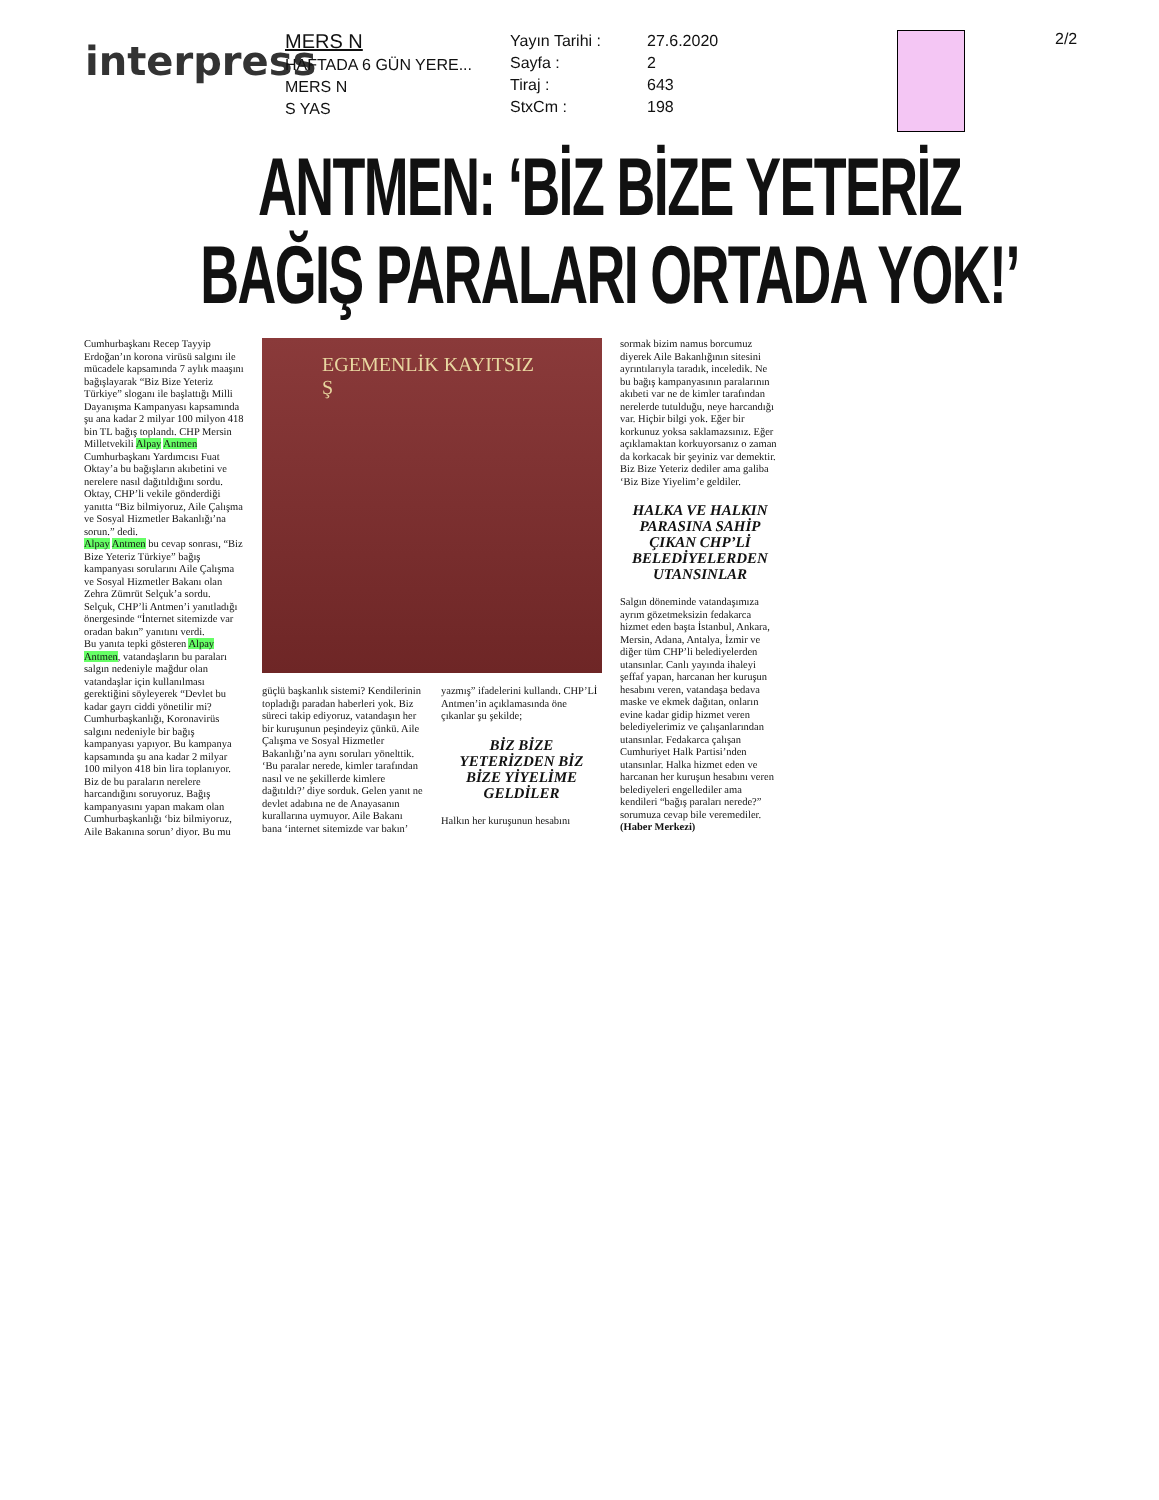interpress
MERS N
HAFTADA 6 GÜN YERE...
MERS N
S YAS
Yayın Tarihi :
Sayfa :
Tiraj :
StxCm :
27.6.2020
2
643
198
2/2
ANTMEN: ‘BİZ BİZE YETERİZ
BAĞIŞ PARALARI ORTADA YOK!’
Cumhurbaşkanı Recep Tayyip Erdoğan’ın korona virüsü salgını ile mücadele kapsamında 7 aylık maaşını bağışlayarak “Biz Bize Yeteriz Türkiye” sloganı ile başlattığı Milli Dayanışma Kampanyası kapsamında şu ana kadar 2 milyar 100 milyon 418 bin TL bağış toplandı. CHP Mersin Milletvekili Alpay Antmen Cumhurbaşkanı Yardımcısı Fuat Oktay’a bu bağışların akıbetini ve nerelere nasıl dağıtıldığını sordu. Oktay, CHP’li vekile gönderdiği yanıtta “Biz bilmiyoruz, Aile Çalışma ve Sosyal Hizmetler Bakanlığı’na sorun.” dedi.
Alpay Antmen bu cevap sonrası, “Biz Bize Yeteriz Türkiye” bağış kampanyası sorularını Aile Çalışma ve Sosyal Hizmetler Bakanı olan Zehra Zümrüt Selçuk’a sordu. Selçuk, CHP’li Antmen’i yanıtladığı önergesinde “İnternet sitemizde var oradan bakın” yanıtını verdi.
Bu yanıta tepki gösteren Alpay Antmen, vatandaşların bu paraları salgın nedeniyle mağdur olan vatandaşlar için kullanılması gerektiğini söyleyerek “Devlet bu kadar gayrı ciddi yönetilir mi? Cumhurbaşkanlığı, Koronavirüs salgını nedeniyle bir bağış kampanyası yapıyor. Bu kampanya kapsamında şu ana kadar 2 milyar 100 milyon 418 bin lira toplanıyor. Biz de bu paraların nerelere harcandığını soruyoruz. Bağış kampanyasını yapan makam olan Cumhurbaşkanlığı ‘biz bilmiyoruz, Aile Bakanına sorun’ diyor. Bu mu
EGEMENLİK KAYITSIZ Ş
güçlü başkanlık sistemi? Kendilerinin topladığı paradan haberleri yok. Biz süreci takip ediyoruz, vatandaşın her bir kuruşunun peşindeyiz çünkü. Aile Çalışma ve Sosyal Hizmetler Bakanlığı’na aynı soruları yönelttik. ‘Bu paralar nerede, kimler tarafından nasıl ve ne şekillerde kimlere dağıtıldı?’ diye sorduk. Gelen yanıt ne devlet adabına ne de Anayasanın kurallarına uymuyor. Aile Bakanı bana ‘internet sitemizde var bakın’
yazmış” ifadelerini kullandı. CHP’Lİ Antmen’in açıklamasında öne çıkanlar şu şekilde;
BİZ BİZE YETERİZDEN BİZ BİZE YİYELİME GELDİLER
Halkın her kuruşunun hesabını
sormak bizim namus borcumuz diyerek Aile Bakanlığının sitesini ayrıntılarıyla taradık, inceledik. Ne bu bağış kampanyasının paralarının akıbeti var ne de kimler tarafından nerelerde tutulduğu, neye harcandığı var. Hiçbir bilgi yok. Eğer bir korkunuz yoksa saklamazsınız. Eğer açıklamaktan korkuyorsanız o zaman da korkacak bir şeyiniz var demektir. Biz Bize Yeteriz dediler ama galiba ‘Biz Bize Yiyelim’e geldiler.
HALKA VE HALKIN PARASINA SAHİP ÇIKAN CHP’Lİ BELEDİYELERDEN UTANSINLAR
Salgın döneminde vatandaşımıza ayrım gözetmeksizin fedakarca hizmet eden başta İstanbul, Ankara, Mersin, Adana, Antalya, İzmir ve diğer tüm CHP’li belediyelerden utansınlar. Canlı yayında ihaleyi şeffaf yapan, harcanan her kuruşun hesabını veren, vatandaşa bedava maske ve ekmek dağıtan, onların evine kadar gidip hizmet veren belediyelerimiz ve çalışanlarından utansınlar. Fedakarca çalışan Cumhuriyet Halk Partisi’nden utansınlar. Halka hizmet eden ve harcanan her kuruşun hesabını veren belediyeleri engellediler ama kendileri “bağış paraları nerede?” sorumuza cevap bile veremediler. (Haber Merkezi)